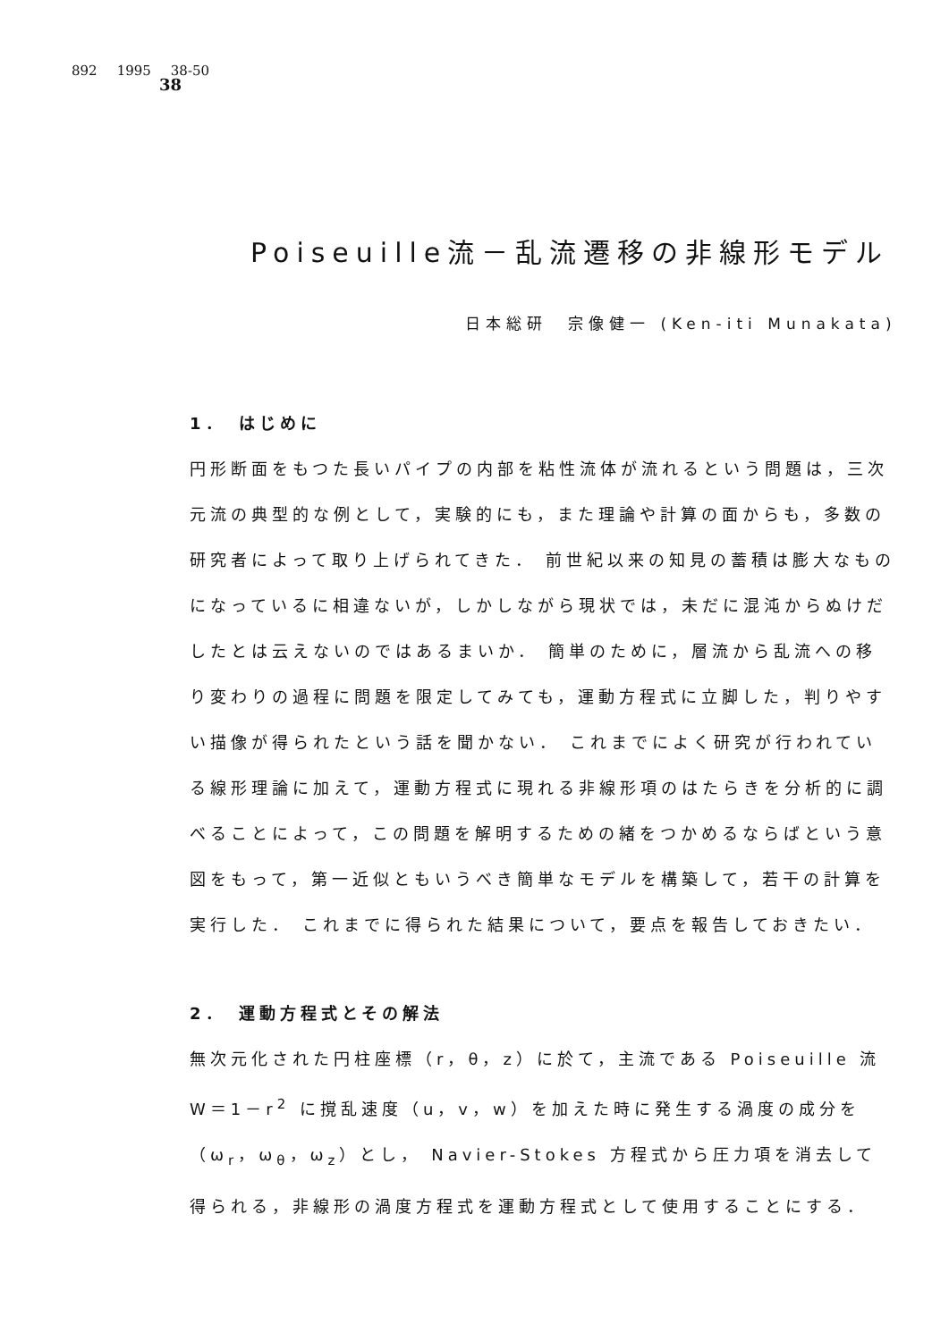892 1995 38-50
38
Poiseuille流－乱流遷移の非線形モデル
日本総研　宗像健一 (Ken-iti Munakata)
1．　はじめに
円形断面をもつた長いパイプの内部を粘性流体が流れるという問題は，三次元流の典型的な例として，実験的にも，また理論や計算の面からも，多数の研究者によって取り上げられてきた． 前世紀以来の知見の蓄積は膨大なものになっているに相違ないが，しかしながら現状では，未だに混沌からぬけだしたとは云えないのではあるまいか． 簡単のために，層流から乱流への移り変わりの過程に問題を限定してみても，運動方程式に立脚した，判りやすい描像が得られたという話を聞かない． これまでによく研究が行われている線形理論に加えて，運動方程式に現れる非線形項のはたらきを分析的に調べることによって，この問題を解明するための緒をつかめるならばという意図をもって，第一近似ともいうべき簡単なモデルを構築して，若干の計算を実行した． これまでに得られた結果について，要点を報告しておきたい．
2．　運動方程式とその解法
無次元化された円柱座標（r，θ，z）に於て，主流である Poiseuille 流 W＝1－r<sup>2</sup> に撹乱速度（u，v，w）を加えた時に発生する渦度の成分を（ω<sub>r</sub>，ω<sub>θ</sub>，ω<sub>z</sub>）とし， Navier-Stokes 方程式から圧力項を消去して得られる，非線形の渦度方程式を運動方程式として使用することにする．